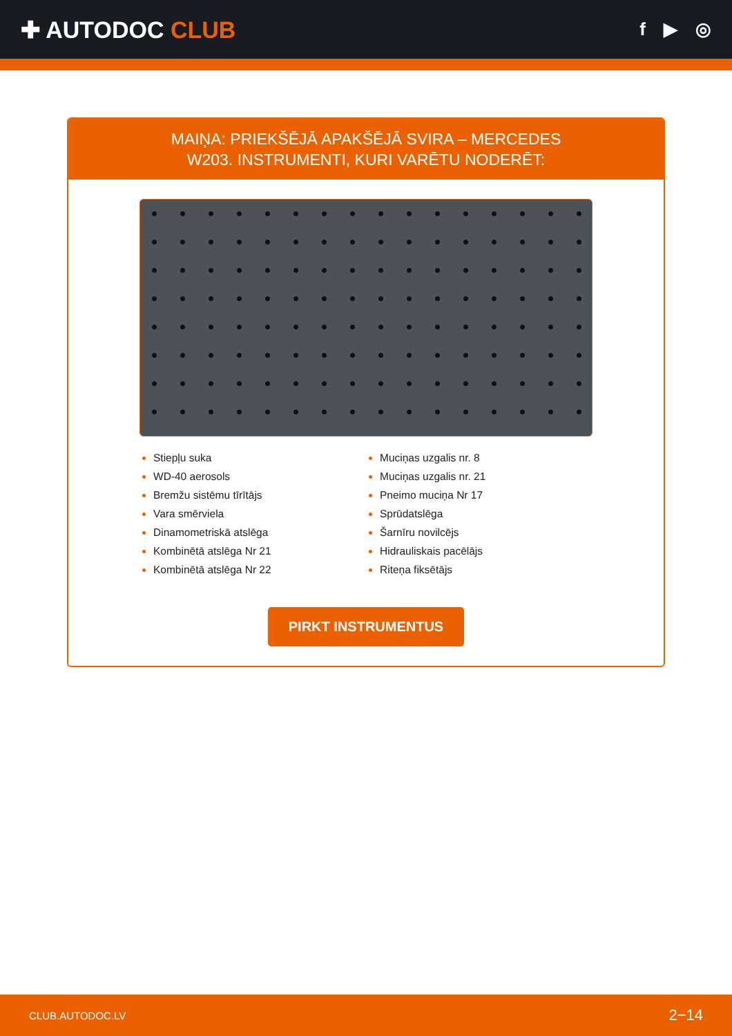✚ AUTODOC CLUB
f ▶ ◎
MAIŅA: PRIEKŠĒJĀ APAKŠĒJĀ SVIRA – MERCEDES
W203. INSTRUMENTI, KURI VARĒTU NODERĒT:
Stiepļu suka
WD-40 aerosols
Bremžu sistēmu tīrītājs
Vara smērviela
Dinamometriskā atslēga
Kombinētā atslēga Nr 21
Kombinētā atslēga Nr 22
Muciņas uzgalis nr. 8
Muciņas uzgalis nr. 21
Pneimo muciņa Nr 17
Sprūdatslēga
Šarnīru novilcējs
Hidrauliskais pacēlājs
Riteņa fiksētājs
PIRKT INSTRUMENTUS
CLUB.AUTODOC.LV 2−14